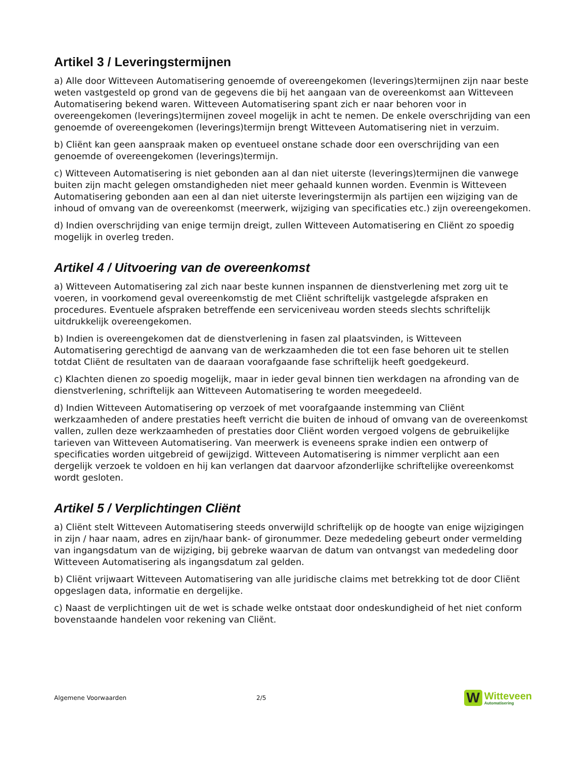Artikel 3 / Leveringstermijnen
a) Alle door Witteveen Automatisering genoemde of overeengekomen (leverings)termijnen zijn naar beste weten vastgesteld op grond van de gegevens die bij het aangaan van de overeenkomst aan Witteveen Automatisering bekend waren. Witteveen Automatisering spant zich er naar behoren voor in overeengekomen (leverings)termijnen zoveel mogelijk in acht te nemen. De enkele overschrijding van een genoemde of overeengekomen (leverings)termijn brengt Witteveen Automatisering niet in verzuim.
b) Cliënt kan geen aanspraak maken op eventueel onstane schade door een overschrijding van een genoemde of overeengekomen (leverings)termijn.
c) Witteveen Automatisering is niet gebonden aan al dan niet uiterste (leverings)termijnen die vanwege buiten zijn macht gelegen omstandigheden niet meer gehaald kunnen worden. Evenmin is Witteveen Automatisering gebonden aan een al dan niet uiterste leveringstermijn als partijen een wijziging van de inhoud of omvang van de overeenkomst (meerwerk, wijziging van specificaties etc.) zijn overeengekomen.
d) Indien overschrijding van enige termijn dreigt, zullen Witteveen Automatisering en Cliënt zo spoedig mogelijk in overleg treden.
Artikel 4 / Uitvoering van de overeenkomst
a) Witteveen Automatisering zal zich naar beste kunnen inspannen de dienstverlening met zorg uit te voeren, in voorkomend geval overeenkomstig de met Cliënt schriftelijk vastgelegde afspraken en procedures. Eventuele afspraken betreffende een serviceniveau worden steeds slechts schriftelijk uitdrukkelijk overeengekomen.
b) Indien is overeengekomen dat de dienstverlening in fasen zal plaatsvinden, is Witteveen Automatisering gerechtigd de aanvang van de werkzaamheden die tot een fase behoren uit te stellen totdat Cliënt de resultaten van de daaraan voorafgaande fase schriftelijk heeft goedgekeurd.
c) Klachten dienen zo spoedig mogelijk, maar in ieder geval binnen tien werkdagen na afronding van de dienstverlening, schriftelijk aan Witteveen Automatisering te worden meegedeeld.
d) Indien Witteveen Automatisering op verzoek of met voorafgaande instemming van Cliënt werkzaamheden of andere prestaties heeft verricht die buiten de inhoud of omvang van de overeenkomst vallen, zullen deze werkzaamheden of prestaties door Cliënt worden vergoed volgens de gebruikelijke tarieven van Witteveen Automatisering. Van meerwerk is eveneens sprake indien een ontwerp of specificaties worden uitgebreid of gewijzigd. Witteveen Automatisering is nimmer verplicht aan een dergelijk verzoek te voldoen en hij kan verlangen dat daarvoor afzonderlijke schriftelijke overeenkomst wordt gesloten.
Artikel 5 / Verplichtingen Cliënt
a) Cliënt stelt Witteveen Automatisering steeds onverwijld schriftelijk op de hoogte van enige wijzigingen in zijn / haar naam, adres en zijn/haar bank- of gironummer. Deze mededeling gebeurt onder vermelding van ingangsdatum van de wijziging, bij gebreke waarvan de datum van ontvangst van mededeling door Witteveen Automatisering als ingangsdatum zal gelden.
b) Cliënt vrijwaart Witteveen Automatisering van alle juridische claims met betrekking tot de door Cliënt opgeslagen data, informatie en dergelijke.
c) Naast de verplichtingen uit de wet is schade welke ontstaat door ondeskundigheid of het niet conform bovenstaande handelen voor rekening van Cliënt.
Algemene Voorwaarden 2/5
W
Witteveen
Automatisering